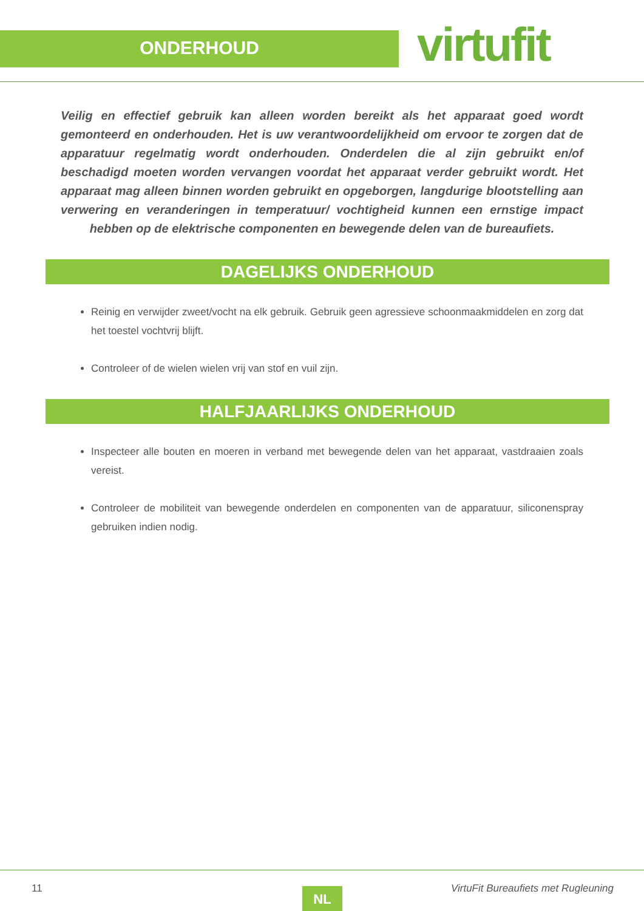ONDERHOUD
virtufit
Veilig en effectief gebruik kan alleen worden bereikt als het apparaat goed wordt gemonteerd en onderhouden. Het is uw verantwoordelijkheid om ervoor te zorgen dat de apparatuur regelmatig wordt onderhouden. Onderdelen die al zijn gebruikt en/of beschadigd moeten worden vervangen voordat het apparaat verder gebruikt wordt. Het apparaat mag alleen binnen worden gebruikt en opgeborgen, langdurige blootstelling aan verwering en veranderingen in temperatuur/ vochtigheid kunnen een ernstige impact hebben op de elektrische componenten en bewegende delen van de bureaufiets.
DAGELIJKS ONDERHOUD
Reinig en verwijder zweet/vocht na elk gebruik. Gebruik geen agressieve schoonmaakmiddelen en zorg dat het toestel vochtvrij blijft.
Controleer of de wielen wielen vrij van stof en vuil zijn.
HALFJAARLIJKS ONDERHOUD
Inspecteer alle bouten en moeren in verband met bewegende delen van het apparaat, vastdraaien zoals vereist.
Controleer de mobiliteit van bewegende onderdelen en componenten van de apparatuur, siliconenspray gebruiken indien nodig.
11 NL VirtuFit Bureaufiets met Rugleuning